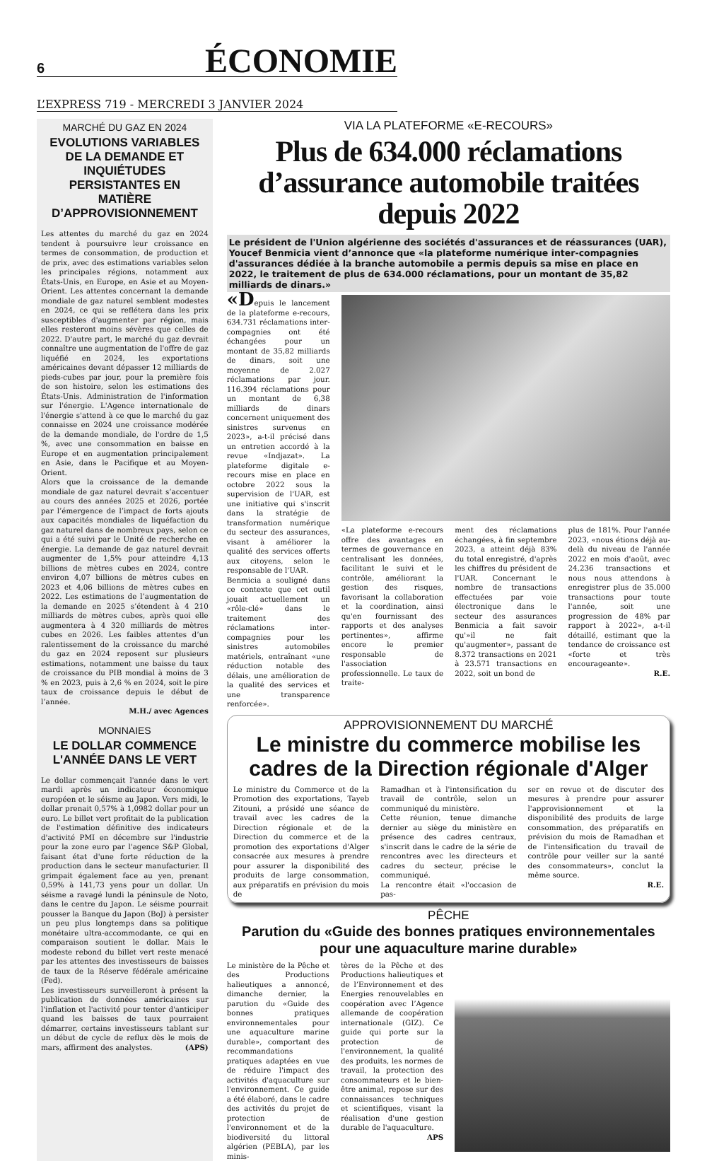6 ÉCONOMIE
L’EXPRESS 719 - MERCREDI 3 JANVIER 2024
MARCHÉ DU GAZ EN 2024
EVOLUTIONS VARIABLES DE LA DEMANDE ET INQUIÉTUDES PERSISTANTES EN MATIÈRE D’APPROVISIONNEMENT
Les attentes du marché du gaz en 2024 tendent à poursuivre leur croissance en termes de consommation, de production et de prix, avec des estimations variables selon les principales régions, notamment aux États-Unis, en Europe, en Asie et au Moyen-Orient. Les attentes concernant la demande mondiale de gaz naturel semblent modestes en 2024, ce qui se reflétera dans les prix susceptibles d'augmenter par région, mais elles resteront moins sévères que celles de 2022. D'autre part, le marché du gaz devrait connaître une augmentation de l'offre de gaz liquéfié en 2024, les exportations américaines devant dépasser 12 milliards de pieds-cubes par jour, pour la première fois de son histoire, selon les estimations des États-Unis. Administration de l'information sur l'énergie. L'Agence internationale de l'énergie s'attend à ce que le marché du gaz connaisse en 2024 une croissance modérée de la demande mondiale, de l'ordre de 1,5 %, avec une consommation en baisse en Europe et en augmentation principalement en Asie, dans le Pacifique et au Moyen-Orient.
Alors que la croissance de la demande mondiale de gaz naturel devrait s’accentuer au cours des années 2025 et 2026, portée par l’émergence de l’impact de forts ajouts aux capacités mondiales de liquéfaction du gaz naturel dans de nombreux pays, selon ce qui a été suivi par le Unité de recherche en énergie. La demande de gaz naturel devrait augmenter de 1,5% pour atteindre 4,13 billions de mètres cubes en 2024, contre environ 4,07 billions de mètres cubes en 2023 et 4,06 billions de mètres cubes en 2022. Les estimations de l’augmentation de la demande en 2025 s’étendent à 4 210 milliards de mètres cubes, après quoi elle augmentera à 4 320 milliards de mètres cubes en 2026. Les faibles attentes d’un ralentissement de la croissance du marché du gaz en 2024 reposent sur plusieurs estimations, notamment une baisse du taux de croissance du PIB mondial à moins de 3 % en 2023, puis à 2,6 % en 2024, soit le pire taux de croissance depuis le début de l’année.
M.H./ avec Agences
MONNAIES
LE DOLLAR COMMENCE L'ANNÉE DANS LE VERT
Le dollar commençait l'année dans le vert mardi après un indicateur économique européen et le séisme au Japon. Vers midi, le dollar prenait 0,57% à 1,0982 dollar pour un euro. Le billet vert profitait de la publication de l'estimation définitive des indicateurs d'activité PMI en décembre sur l'industrie pour la zone euro par l'agence S&P Global, faisant état d'une forte réduction de la production dans le secteur manufacturier. Il grimpait également face au yen, prenant 0,59% à 141,73 yens pour un dollar. Un séisme a ravagé lundi la péninsule de Noto, dans le centre du Japon. Le séisme pourrait pousser la Banque du Japon (BoJ) à persister un peu plus longtemps dans sa politique monétaire ultra-accommodante, ce qui en comparaison soutient le dollar. Mais le modeste rebond du billet vert reste menacé par les attentes des investisseurs de baisses de taux de la Réserve fédérale américaine (Fed).
Les investisseurs surveilleront à présent la publication de données américaines sur l'inflation et l'activité pour tenter d'anticiper quand les baisses de taux pourraient démarrer, certains investisseurs tablant sur un début de cycle de reflux dès le mois de mars, affirment des analystes. (APS)
VIA LA PLATEFORME «E-RECOURS»
Plus de 634.000 réclamations d’assurance automobile traitées depuis 2022
Le président de l'Union algérienne des sociétés d'assurances et de réassurances (UAR), Youcef Benmicia vient d’annonce que «la plateforme numérique inter-compagnies d'assurances dédiée à la branche automobile a permis depuis sa mise en place en 2022, le traitement de plus de 634.000 réclamations, pour un montant de 35,82 milliards de dinars.»
«Depuis le lancement de la plateforme e-recours, 634.731 réclamations inter-compagnies ont été échangées pour un montant de 35,82 milliards de dinars, soit une moyenne de 2.027 réclamations par jour. 116.394 réclamations pour un montant de 6,38 milliards de dinars concernent uniquement des sinistres survenus en 2023», a-t-il précisé dans un entretien accordé à la revue «Indjazat». La plateforme digitale e-recours mise en place en octobre 2022 sous la supervision de l'UAR, est une initiative qui s'inscrit dans la stratégie de transformation numérique du secteur des assurances, visant à améliorer la qualité des services offerts aux citoyens, selon le responsable de l'UAR.
Benmicia a souligné dans ce contexte que cet outil jouait actuellement un «rôle-clé» dans le traitement des réclamations inter-compagnies pour les sinistres automobiles matériels, entraînant «une réduction notable des délais, une amélioration de la qualité des services et une transparence renforcée».
«La plateforme e-recours offre des avantages en termes de gouvernance en centralisant les données, facilitant le suivi et le contrôle, améliorant la gestion des risques, favorisant la collaboration et la coordination, ainsi qu'en fournissant des rapports et des analyses pertinentes», affirme encore le premier responsable de l'association professionnelle. Le taux de traite-
ment des réclamations échangées, à fin septembre 2023, a atteint déjà 83% du total enregistré, d'après les chiffres du président de l'UAR. Concernant le nombre de transactions effectuées par voie électronique dans le secteur des assurances Benmicia a fait savoir qu'»il ne fait qu'augmenter», passant de 8.372 transactions en 2021 à 23.571 transactions en 2022, soit un bond de
plus de 181%. Pour l'année 2023, «nous étions déjà au-delà du niveau de l'année 2022 en mois d'août, avec 24.236 transactions et nous nous attendons à enregistrer plus de 35.000 transactions pour toute l'année, soit une progression de 48% par rapport à 2022», a-t-il détaillé, estimant que la tendance de croissance est «forte et très encourageante».
R.E.
APPROVISIONNEMENT DU MARCHÉ
Le ministre du commerce mobilise les cadres de la Direction régionale d'Alger
Le ministre du Commerce et de la Promotion des exportations, Tayeb Zitouni, a présidé une séance de travail avec les cadres de la Direction régionale et de la Direction du commerce et de la promotion des exportations d'Alger consacrée aux mesures à prendre pour assurer la disponibilité des produits de large consommation, aux préparatifs en prévision du mois de
Ramadhan et à l'intensification du travail de contrôle, selon un communiqué du ministère.
Cette réunion, tenue dimanche dernier au siège du ministère en présence des cadres centraux, s'inscrit dans le cadre de la série de rencontres avec les directeurs et cadres du secteur, précise le communiqué.
La rencontre était «l'occasion de pas-
ser en revue et de discuter des mesures à prendre pour assurer l'approvisionnement et la disponibilité des produits de large consommation, des préparatifs en prévision du mois de Ramadhan et de l'intensification du travail de contrôle pour veiller sur la santé des consommateurs», conclut la même source.
R.E.
PÊCHE
Parution du «Guide des bonnes pratiques environnementales pour une aquaculture marine durable»
Le ministère de la Pêche et des Productions halieutiques a annoncé, dimanche dernier, la parution du «Guide des bonnes pratiques environnementales pour une aquaculture marine durable», comportant des recommandations pratiques adaptées en vue de réduire l'impact des activités d'aquaculture sur l'environnement. Ce guide a été élaboré, dans le cadre des activités du projet de protection de l'environnement et de la biodiversité du littoral algérien (PEBLA), par les minis-
tères de la Pêche et des Productions halieutiques et de l’Environnement et des Energies renouvelables en coopération avec l’Agence allemande de coopération internationale (GIZ). Ce guide qui porte sur la protection de l'environnement, la qualité des produits, les normes de travail, la protection des consommateurs et le bien-être animal, repose sur des connaissances techniques et scientifiques, visant la réalisation d'une gestion durable de l'aquaculture. APS